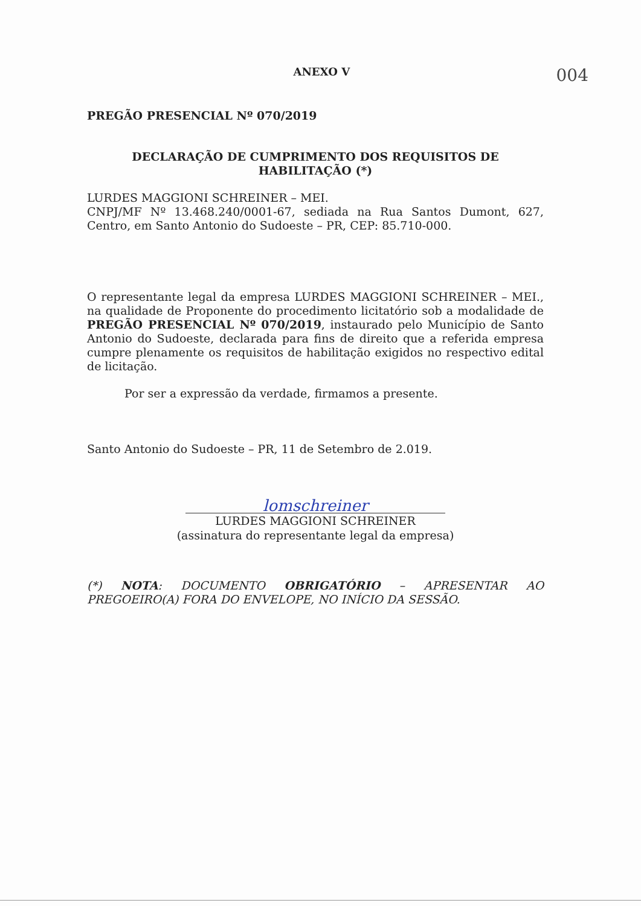ANEXO V 004
PREGÃO PRESENCIAL Nº 070/2019
DECLARAÇÃO DE CUMPRIMENTO DOS REQUISITOS DE HABILITAÇÃO (*)
LURDES MAGGIONI SCHREINER – MEI.
CNPJ/MF Nº 13.468.240/0001-67, sediada na Rua Santos Dumont, 627, Centro, em Santo Antonio do Sudoeste – PR, CEP: 85.710-000.
O representante legal da empresa LURDES MAGGIONI SCHREINER – MEI., na qualidade de Proponente do procedimento licitatório sob a modalidade de PREGÃO PRESENCIAL Nº 070/2019, instaurado pelo Município de Santo Antonio do Sudoeste, declarada para fins de direito que a referida empresa cumpre plenamente os requisitos de habilitação exigidos no respectivo edital de licitação.
Por ser a expressão da verdade, firmamos a presente.
Santo Antonio do Sudoeste – PR, 11 de Setembro de 2.019.
lomschreiner
LURDES MAGGIONI SCHREINER
(assinatura do representante legal da empresa)
(*) NOTA: DOCUMENTO OBRIGATÓRIO – APRESENTAR AO PREGOEIRO(A) FORA DO ENVELOPE, NO INÍCIO DA SESSÃO.